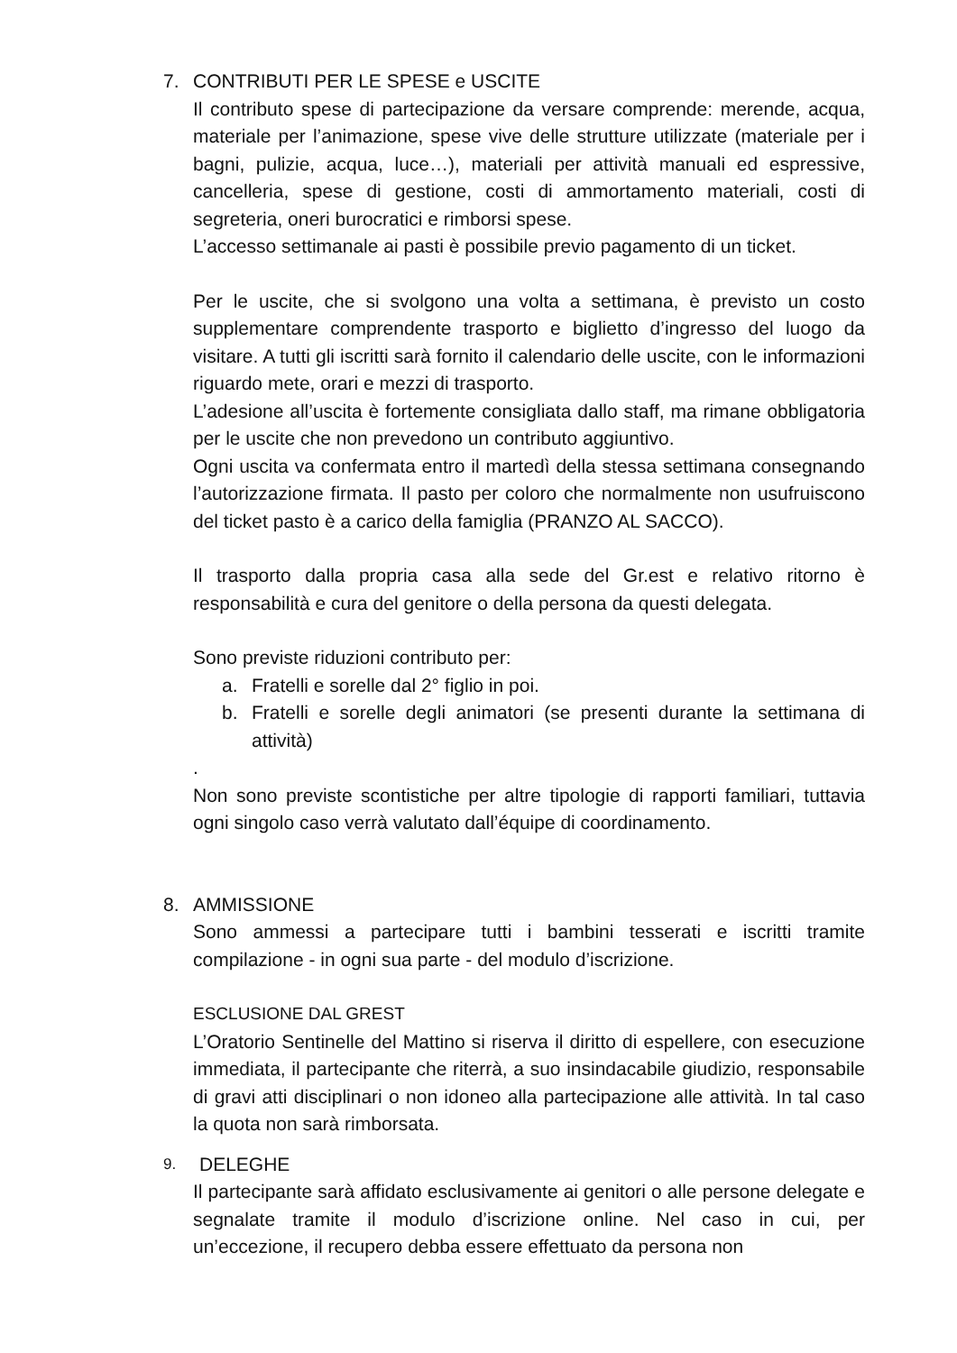7. CONTRIBUTI PER LE SPESE e USCITE
Il contributo spese di partecipazione da versare comprende: merende, acqua, materiale per l’animazione, spese vive delle strutture utilizzate (materiale per i bagni, pulizie, acqua, luce…), materiali per attività manuali ed espressive, cancelleria, spese di gestione, costi di ammortamento materiali, costi di segreteria, oneri burocratici e rimborsi spese.
L’accesso settimanale ai pasti è possibile previo pagamento di un ticket.
Per le uscite, che si svolgono una volta a settimana, è previsto un costo supplementare comprendente trasporto e biglietto d’ingresso del luogo da visitare. A tutti gli iscritti sarà fornito il calendario delle uscite, con le informazioni riguardo mete, orari e mezzi di trasporto.
L’adesione all’uscita è fortemente consigliata dallo staff, ma rimane obbligatoria per le uscite che non prevedono un contributo aggiuntivo.
Ogni uscita va confermata entro il martedì della stessa settimana consegnando l’autorizzazione firmata. Il pasto per coloro che normalmente non usufruiscono del ticket pasto è a carico della famiglia (PRANZO AL SACCO).
Il trasporto dalla propria casa alla sede del Gr.est e relativo ritorno è responsabilità e cura del genitore o della persona da questi delegata.
Sono previste riduzioni contributo per:
a. Fratelli e sorelle dal 2° figlio in poi.
b. Fratelli e sorelle degli animatori (se presenti durante la settimana di attività)
.
Non sono previste scontistiche per altre tipologie di rapporti familiari, tuttavia ogni singolo caso verrà valutato dall’équipe di coordinamento.
8. AMMISSIONE
Sono ammessi a partecipare tutti i bambini tesserati e iscritti tramite compilazione - in ogni sua parte - del modulo d’iscrizione.
ESCLUSIONE DAL GREST
L’Oratorio Sentinelle del Mattino si riserva il diritto di espellere, con esecuzione immediata, il partecipante che riterrà, a suo insindacabile giudizio, responsabile di gravi atti disciplinari o non idoneo alla partecipazione alle attività. In tal caso la quota non sarà rimborsata.
9. DELEGHE
Il partecipante sarà affidato esclusivamente ai genitori o alle persone delegate e segnalate tramite il modulo d’iscrizione online. Nel caso in cui, per un’eccezione, il recupero debba essere effettuato da persona non